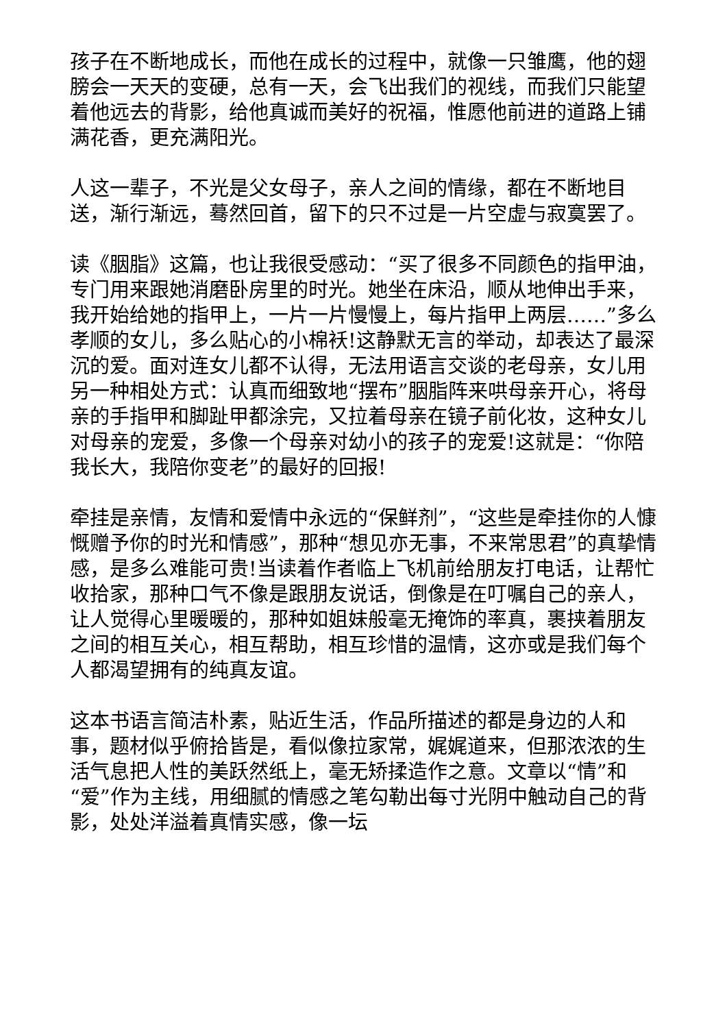孩子在不断地成长，而他在成长的过程中，就像一只雏鹰，他的翅膀会一天天的变硬，总有一天，会飞出我们的视线，而我们只能望着他远去的背影，给他真诚而美好的祝福，惟愿他前进的道路上铺满花香，更充满阳光。
人这一辈子，不光是父女母子，亲人之间的情缘，都在不断地目送，渐行渐远，蓦然回首，留下的只不过是一片空虚与寂寞罢了。
读《胭脂》这篇，也让我很受感动：“买了很多不同颜色的指甲油，专门用来跟她消磨卧房里的时光。她坐在床沿，顺从地伸出手来，我开始给她的指甲上，一片一片慢慢上，每片指甲上两层……”多么孝顺的女儿，多么贴心的小棉袄!这静默无言的举动，却表达了最深沉的爱。面对连女儿都不认得，无法用语言交谈的老母亲，女儿用另一种相处方式：认真而细致地“摆布”胭脂阵来哄母亲开心，将母亲的手指甲和脚趾甲都涂完，又拉着母亲在镜子前化妆，这种女儿对母亲的宠爱，多像一个母亲对幼小的孩子的宠爱!这就是：“你陪我长大，我陪你变老”的最好的回报!
牵挂是亲情，友情和爱情中永远的“保鲜剂”，“这些是牵挂你的人慷慨赠予你的时光和情感”，那种“想见亦无事，不来常思君”的真挚情感，是多么难能可贵!当读着作者临上飞机前给朋友打电话，让帮忙收拾家，那种口气不像是跟朋友说话，倒像是在叮嘱自己的亲人，让人觉得心里暖暖的，那种如姐妹般毫无掩饰的率真，裹挟着朋友之间的相互关心，相互帮助，相互珍惜的温情，这亦或是我们每个人都渴望拥有的纯真友谊。
这本书语言简洁朴素，贴近生活，作品所描述的都是身边的人和事，题材似乎俯拾皆是，看似像拉家常，娓娓道来，但那浓浓的生活气息把人性的美跃然纸上，毫无矫揉造作之意。文章以“情”和“爱”作为主线，用细腻的情感之笔勾勒出每寸光阴中触动自己的背影，处处洋溢着真情实感，像一坛